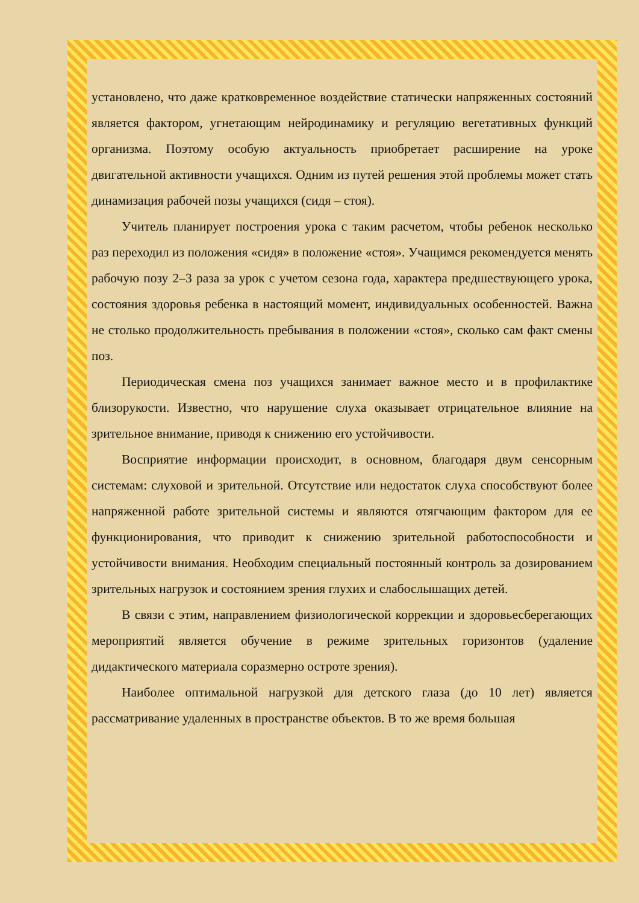установлено, что даже кратковременное воздействие статически напряженных состояний является фактором, угнетающим нейродинамику и регуляцию вегетативных функций организма. Поэтому особую актуальность приобретает расширение на уроке двигательной активности учащихся. Одним из путей решения этой проблемы может стать динамизация рабочей позы учащихся (сидя – стоя).
Учитель планирует построения урока с таким расчетом, чтобы ребенок несколько раз переходил из положения «сидя» в положение «стоя». Учащимся рекомендуется менять рабочую позу 2–3 раза за урок с учетом сезона года, характера предшествующего урока, состояния здоровья ребенка в настоящий момент, индивидуальных особенностей. Важна не столько продолжительность пребывания в положении «стоя», сколько сам факт смены поз.
Периодическая смена поз учащихся занимает важное место и в профилактике близорукости. Известно, что нарушение слуха оказывает отрицательное влияние на зрительное внимание, приводя к снижению его устойчивости.
Восприятие информации происходит, в основном, благодаря двум сенсорным системам: слуховой и зрительной. Отсутствие или недостаток слуха способствуют более напряженной работе зрительной системы и являются отягчающим фактором для ее функционирования, что приводит к снижению зрительной работоспособности и устойчивости внимания. Необходим специальный постоянный контроль за дозированием зрительных нагрузок и состоянием зрения глухих и слабослышащих детей.
В связи с этим, направлением физиологической коррекции и здоровьесберегающих мероприятий является обучение в режиме зрительных горизонтов (удаление дидактического материала соразмерно остроте зрения).
Наиболее оптимальной нагрузкой для детского глаза (до 10 лет) является рассматривание удаленных в пространстве объектов. В то же время большая